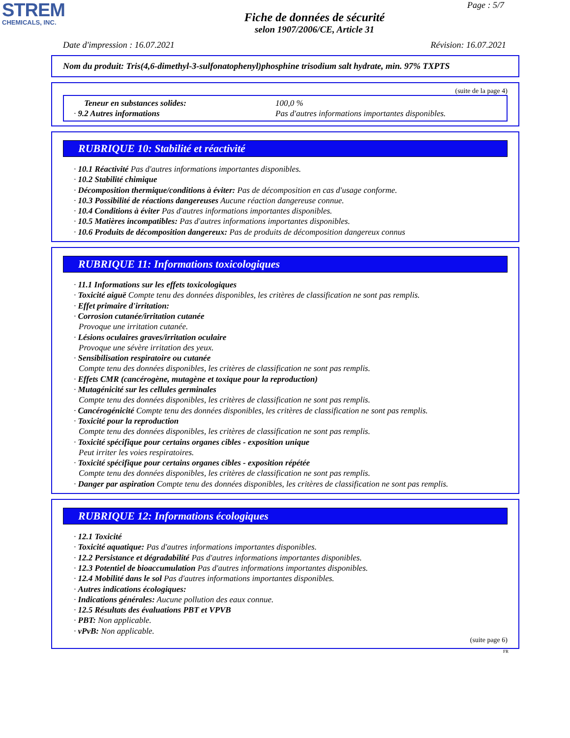STREM
CHEMICALS, INC.
Page : 5/7
Fiche de données de sécurité
selon 1907/2006/CE, Article 31
Date d'impression : 16.07.2021 Révision: 16.07.2021
Nom du produit: Tris(4,6-dimethyl-3-sulfonatophenyl)phosphine trisodium salt hydrate, min. 97% TXPTS
(suite de la page 4)
Teneur en substances solides:
100,0 %
· 9.2 Autres informations
Pas d'autres informations importantes disponibles.
RUBRIQUE 10: Stabilité et réactivité
· 10.1 Réactivité Pas d'autres informations importantes disponibles.
· 10.2 Stabilité chimique
· Décomposition thermique/conditions à éviter: Pas de décomposition en cas d'usage conforme.
· 10.3 Possibilité de réactions dangereuses Aucune réaction dangereuse connue.
· 10.4 Conditions à éviter Pas d'autres informations importantes disponibles.
· 10.5 Matières incompatibles: Pas d'autres informations importantes disponibles.
· 10.6 Produits de décomposition dangereux: Pas de produits de décomposition dangereux connus
RUBRIQUE 11: Informations toxicologiques
· 11.1 Informations sur les effets toxicologiques
· Toxicité aiguë Compte tenu des données disponibles, les critères de classification ne sont pas remplis.
· Effet primaire d'irritation:
· Corrosion cutanée/irritation cutanée
Provoque une irritation cutanée.
· Lésions oculaires graves/irritation oculaire
Provoque une sévère irritation des yeux.
· Sensibilisation respiratoire ou cutanée
Compte tenu des données disponibles, les critères de classification ne sont pas remplis.
· Effets CMR (cancérogène, mutagène et toxique pour la reproduction)
· Mutagénicité sur les cellules germinales
Compte tenu des données disponibles, les critères de classification ne sont pas remplis.
· Cancérogénicité Compte tenu des données disponibles, les critères de classification ne sont pas remplis.
· Toxicité pour la reproduction
Compte tenu des données disponibles, les critères de classification ne sont pas remplis.
· Toxicité spécifique pour certains organes cibles - exposition unique
Peut irriter les voies respiratoires.
· Toxicité spécifique pour certains organes cibles - exposition répétée
Compte tenu des données disponibles, les critères de classification ne sont pas remplis.
· Danger par aspiration Compte tenu des données disponibles, les critères de classification ne sont pas remplis.
RUBRIQUE 12: Informations écologiques
· 12.1 Toxicité
· Toxicité aquatique: Pas d'autres informations importantes disponibles.
· 12.2 Persistance et dégradabilité Pas d'autres informations importantes disponibles.
· 12.3 Potentiel de bioaccumulation Pas d'autres informations importantes disponibles.
· 12.4 Mobilité dans le sol Pas d'autres informations importantes disponibles.
· Autres indications écologiques:
· Indications générales: Aucune pollution des eaux connue.
· 12.5 Résultats des évaluations PBT et VPVB
· PBT: Non applicable.
· vPvB: Non applicable.
(suite page 6)
FR